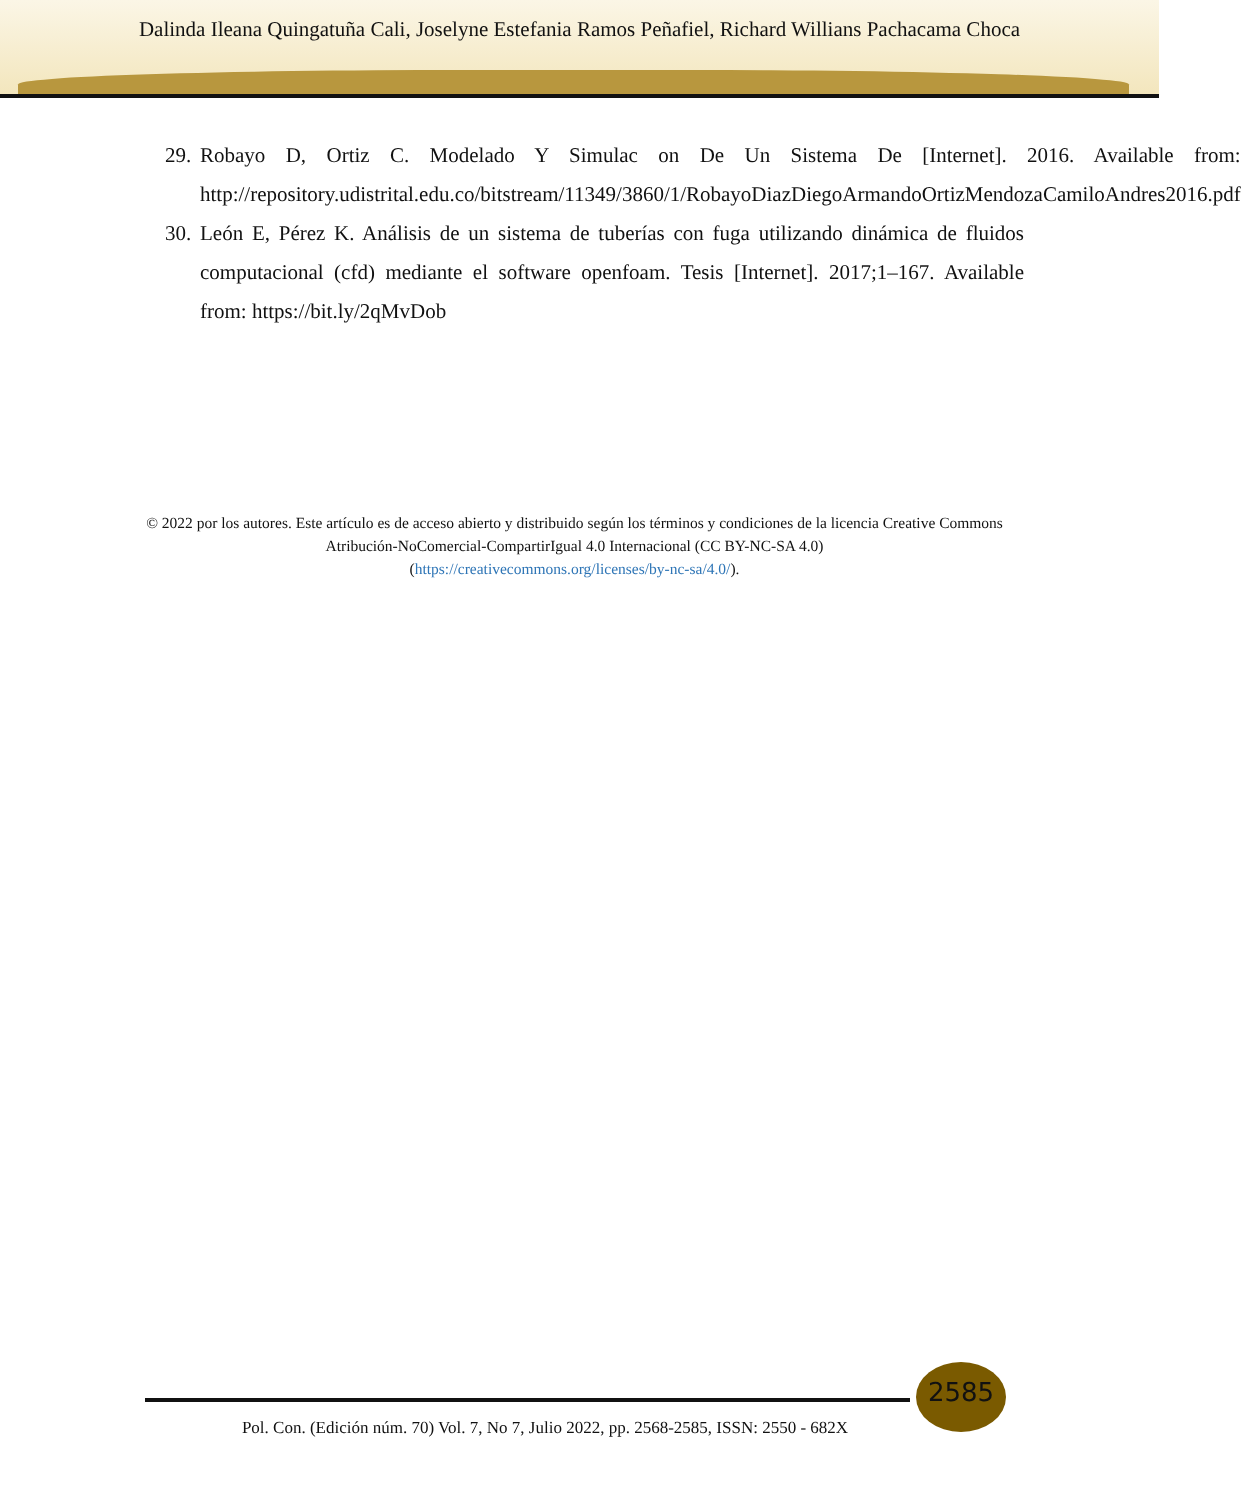Dalinda Ileana Quingatuña Cali, Joselyne Estefania Ramos Peñafiel, Richard Willians Pachacama Choca
29.
Robayo D, Ortiz C. Modelado Y Simulac on De Un Sistema De [Internet]. 2016. Available from: http://repository.udistrital.edu.co/bitstream/11349/3860/1/RobayoDiazDiegoArmandoOrtizMendozaCamiloAndres2016.pdf
30.
León E, Pérez K. Análisis de un sistema de tuberías con fuga utilizando dinámica de fluidos computacional (cfd) mediante el software openfoam. Tesis [Internet]. 2017;1–167. Available from: https://bit.ly/2qMvDob
© 2022 por los autores. Este artículo es de acceso abierto y distribuido según los términos y condiciones de la licencia Creative Commons Atribución-NoComercial-CompartirIgual 4.0 Internacional (CC BY-NC-SA 4.0)
(https://creativecommons.org/licenses/by-nc-sa/4.0/).
2585
Pol. Con. (Edición núm. 70) Vol. 7, No 7, Julio 2022, pp. 2568-2585, ISSN: 2550 - 682X